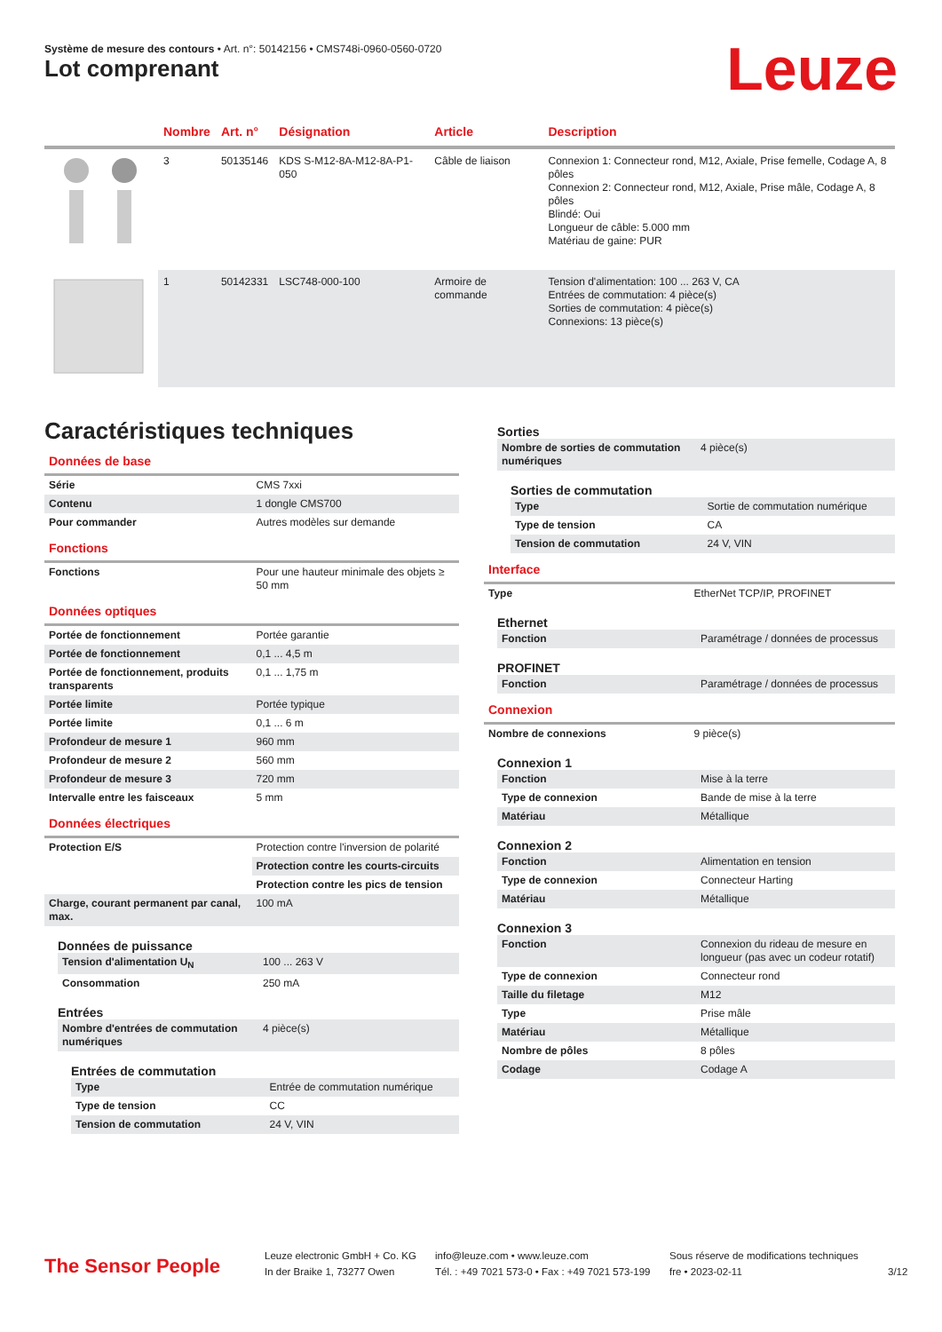Système de mesure des contours • Art. n°: 50142156 • CMS748i-0960-0560-0720
Lot comprenant Leuze
| | Nombre | Art. n° | Désignation | Article | Description |
| --- | --- | --- | --- | --- | --- |
| | 3 | 50135146 | KDS S-M12-8A-M12-8A-P1-050 | Câble de liaison | Connexion 1: Connecteur rond, M12, Axiale, Prise femelle, Codage A, 8 pôles Connexion 2: Connecteur rond, M12, Axiale, Prise mâle, Codage A, 8 pôles Blindé: Oui Longueur de câble: 5.000 mm Matériau de gaine: PUR |
| | 1 | 50142331 | LSC748-000-100 | Armoire de commande | Tension d'alimentation: 100 ... 263 V, CA Entrées de commutation: 4 pièce(s) Sorties de commutation: 4 pièce(s) Connexions: 13 pièce(s) |
Caractéristiques techniques
Données de base
| Série | CMS 7xxi |
| Contenu | 1 dongle CMS700 |
| Pour commander | Autres modèles sur demande |
Fonctions
| Fonctions | Pour une hauteur minimale des objets ≥ 50 mm |
Données optiques
| Portée de fonctionnement | Portée garantie |
| Portée de fonctionnement | 0,1 ... 4,5 m |
| Portée de fonctionnement, produits transparents | 0,1 ... 1,75 m |
| Portée limite | Portée typique |
| Portée limite | 0,1 ... 6 m |
| Profondeur de mesure 1 | 960 mm |
| Profondeur de mesure 2 | 560 mm |
| Profondeur de mesure 3 | 720 mm |
| Intervalle entre les faisceaux | 5 mm |
Données électriques
| Protection E/S | Protection contre l'inversion de polarité |
| | Protection contre les courts-circuits |
| | Protection contre les pics de tension |
| Charge, courant permanent par canal, max. | 100 mA |
Données de puissance
| Tension d'alimentation U<sub>N</sub> | 100 ... 263 V |
| Consommation | 250 mA |
Entrées
| Nombre d'entrées de commutation numériques | 4 pièce(s) |
Entrées de commutation
| Type | Entrée de commutation numérique |
| Type de tension | CC |
| Tension de commutation | 24 V, VIN |
Sorties
| Nombre de sorties de commutation numériques | 4 pièce(s) |
Sorties de commutation
| Type | Sortie de commutation numérique |
| Type de tension | CA |
| Tension de commutation | 24 V, VIN |
Interface
| Type | EtherNet TCP/IP, PROFINET |
Ethernet
| Fonction | Paramétrage / données de processus |
PROFINET
| Fonction | Paramétrage / données de processus |
Connexion
| Nombre de connexions | 9 pièce(s) |
Connexion 1
| Fonction | Mise à la terre |
| Type de connexion | Bande de mise à la terre |
| Matériau | Métallique |
Connexion 2
| Fonction | Alimentation en tension |
| Type de connexion | Connecteur Harting |
| Matériau | Métallique |
Connexion 3
| Fonction | Connexion du rideau de mesure en longueur (pas avec un codeur rotatif) |
| Type de connexion | Connecteur rond |
| Taille du filetage | M12 |
| Type | Prise mâle |
| Matériau | Métallique |
| Nombre de pôles | 8 pôles |
| Codage | Codage A |
The Sensor People
Leuze electronic GmbH + Co. KG
In der Braike 1, 73277 Owen
info@leuze.com • www.leuze.com
Tél. : +49 7021 573-0 • Fax : +49 7021 573-199
Sous réserve de modifications techniques
fre • 2023-02-11
3/12